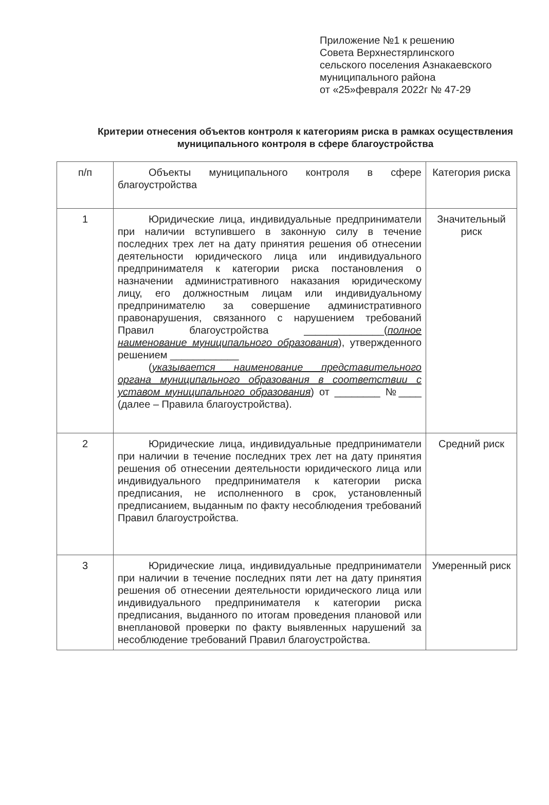Приложение №1 к решению
Совета Верхнестярлинского
сельского поселения Азнакаевского
муниципального района
от «25»февраля 2022г № 47-29
Критерии отнесения объектов контроля к категориям риска в рамках осуществления муниципального контроля в сфере благоустройства
| п/п | Объекты муниципального контроля в сфере благоустройства | Категория риска |
| 1 | Юридические лица, индивидуальные предприниматели при наличии вступившего в законную силу в течение последних трех лет на дату принятия решения об отнесении деятельности юридического лица или индивидуального предпринимателя к категории риска постановления о назначении административного наказания юридическому лицу, его должностным лицам или индивидуальному предпринимателю за совершение административного правонарушения, связанного с нарушением требований Правил благоустройства ______________( полное наименование муниципального образования ), утвержденного решением ____________ ( указывается наименование представительного органа муниципального образования в соответствии с уставом муниципального образования ) от ________ №____ (далее – Правила благоустройства). | Значительный риск |
| 2 | Юридические лица, индивидуальные предприниматели при наличии в течение последних трех лет на дату принятия решения об отнесении деятельности юридического лица или индивидуального предпринимателя к категории риска предписания, не исполненного в срок, установленный предписанием, выданным по факту несоблюдения требований Правил благоустройства. | Средний риск |
| 3 | Юридические лица, индивидуальные предприниматели при наличии в течение последних пяти лет на дату принятия решения об отнесении деятельности юридического лица или индивидуального предпринимателя к категории риска предписания, выданного по итогам проведения плановой или внеплановой проверки по факту выявленных нарушений за несоблюдение требований Правил благоустройства. | Умеренный риск |